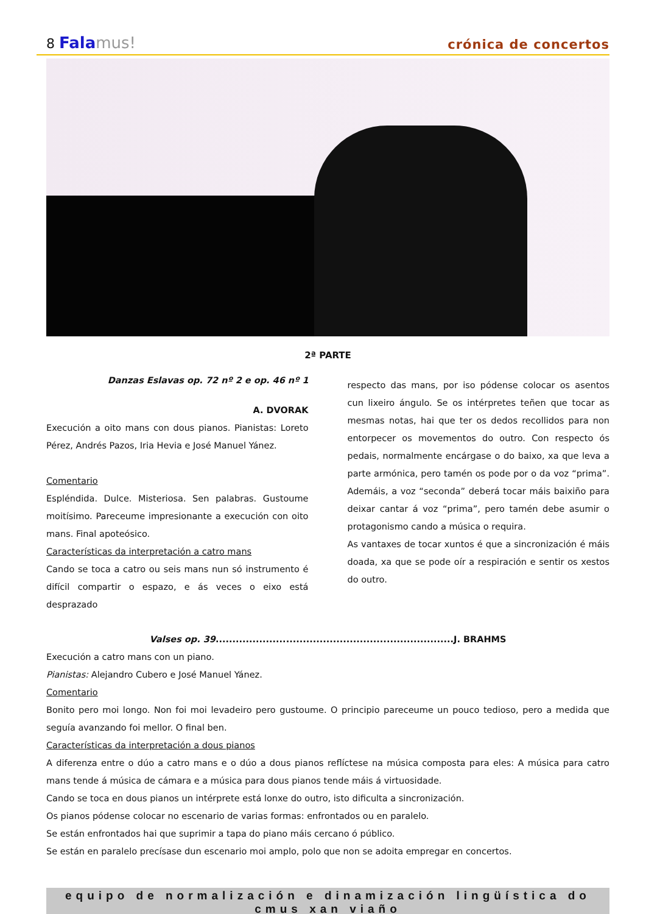8 Fala mus!
crónica de concertos
2ª PARTE
Danzas Eslavas op. 72 nº 2 e op. 46 nº 1
A. DVORAK
Execución a oito mans con dous pianos. Pianistas: Loreto Pérez, Andrés Pazos, Iria Hevia e José Manuel Yánez.
Comentario
Espléndida. Dulce. Misteriosa. Sen palabras. Gustoume moitísimo. Pareceume impresionante a execución con oito mans. Final apoteósico.
Características da interpretación a catro mans
Cando se toca a catro ou seis mans nun só instrumento é difícil compartir o espazo, e ás veces o eixo está desprazado
respecto das mans, por iso pódense colocar os asentos cun lixeiro ángulo. Se os intérpretes teñen que tocar as mesmas notas, hai que ter os dedos recollidos para non entorpecer os movementos do outro. Con respecto ós pedais, normalmente encárgase o do baixo, xa que leva a parte armónica, pero tamén os pode por o da voz “prima”. Ademáis, a voz “seconda” deberá tocar máis baixiño para deixar cantar á voz “prima”, pero tamén debe asumir o protagonismo cando a música o requira.
As vantaxes de tocar xuntos é que a sincronización é máis doada, xa que se pode oír a respiración e sentir os xestos do outro.
Valses op. 39.......................................................................J. BRAHMS
Execución a catro mans con un piano.
Pianistas: Alejandro Cubero e José Manuel Yánez.
Comentario
Bonito pero moi longo. Non foi moi levadeiro pero gustoume. O principio pareceume un pouco tedioso, pero a medida que seguía avanzando foi mellor. O final ben.
Características da interpretación a dous pianos
A diferenza entre o dúo a catro mans e o dúo a dous pianos reflíctese na música composta para eles: A música para catro mans tende á música de cámara e a música para dous pianos tende máis á virtuosidade.
Cando se toca en dous pianos un intérprete está lonxe do outro, isto dificulta a sincronización.
Os pianos pódense colocar no escenario de varias formas: enfrontados ou en paralelo.
Se están enfrontados hai que suprimir a tapa do piano máis cercano ó público.
Se están en paralelo precísase dun escenario moi amplo, polo que non se adoita empregar en concertos.
equipo de normalización e dinamización lingüística do cmus xan viaño